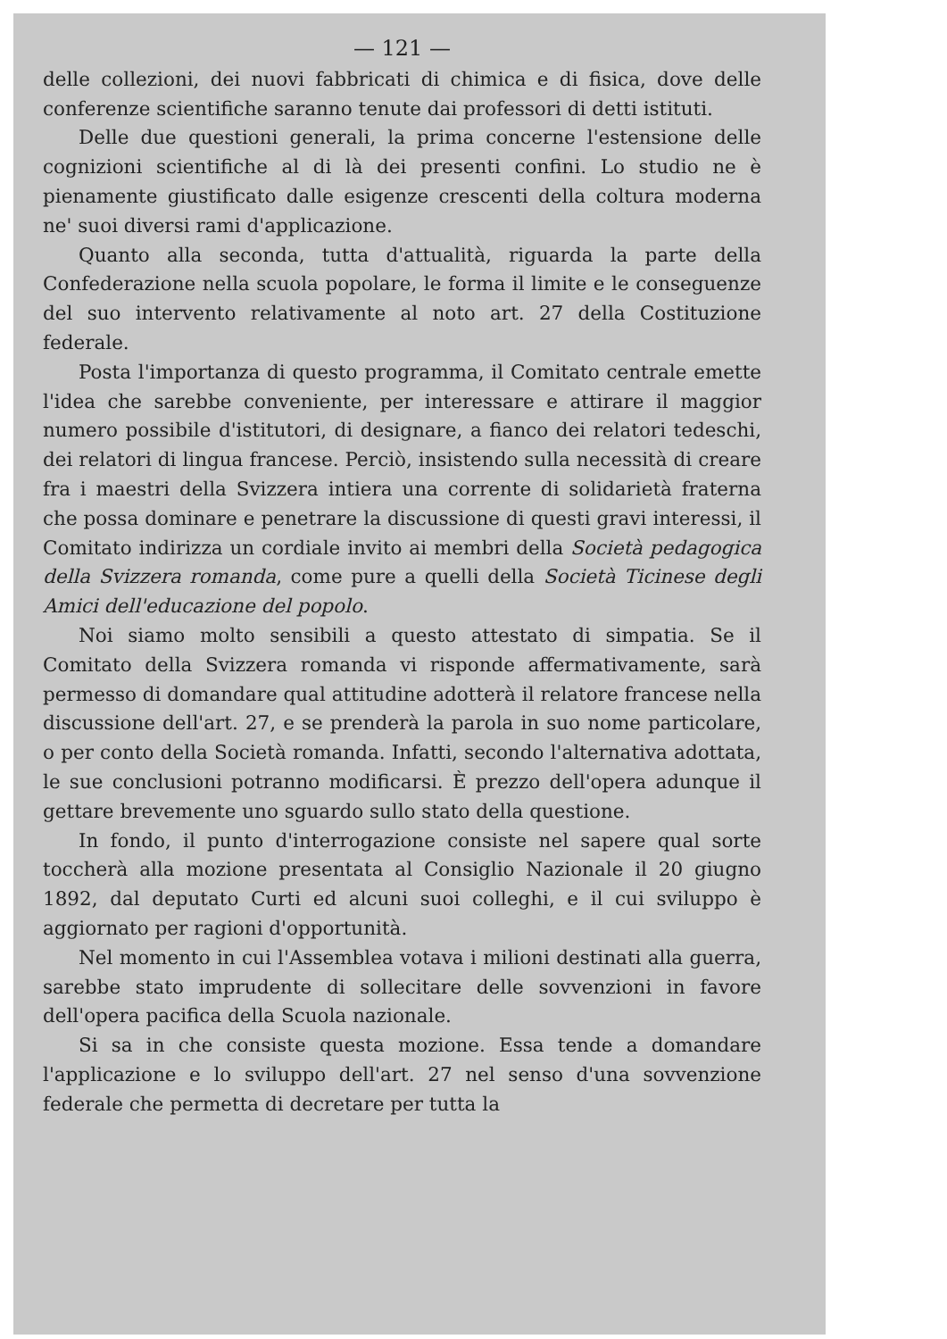— 121 —
delle collezioni, dei nuovi fabbricati di chimica e di fisica, dove delle conferenze scientifiche saranno tenute dai professori di detti istituti.
Delle due questioni generali, la prima concerne l'estensione delle cognizioni scientifiche al di là dei presenti confini. Lo studio ne è pienamente giustificato dalle esigenze crescenti della coltura moderna ne' suoi diversi rami d'applicazione.
Quanto alla seconda, tutta d'attualità, riguarda la parte della Confederazione nella scuola popolare, le forma il limite e le conseguenze del suo intervento relativamente al noto art. 27 della Costituzione federale.
Posta l'importanza di questo programma, il Comitato centrale emette l'idea che sarebbe conveniente, per interessare e attirare il maggior numero possibile d'istitutori, di designare, a fianco dei relatori tedeschi, dei relatori di lingua francese. Perciò, insistendo sulla necessità di creare fra i maestri della Svizzera intiera una corrente di solidarietà fraterna che possa dominare e penetrare la discussione di questi gravi interessi, il Comitato indirizza un cordiale invito ai membri della Società pedagogica della Svizzera romanda, come pure a quelli della Società Ticinese degli Amici dell'educazione del popolo.
Noi siamo molto sensibili a questo attestato di simpatia. Se il Comitato della Svizzera romanda vi risponde affermativamente, sarà permesso di domandare qual attitudine adotterà il relatore francese nella discussione dell'art. 27, e se prenderà la parola in suo nome particolare, o per conto della Società romanda. Infatti, secondo l'alternativa adottata, le sue conclusioni potranno modificarsi. È prezzo dell'opera adunque il gettare brevemente uno sguardo sullo stato della questione.
In fondo, il punto d'interrogazione consiste nel sapere qual sorte toccherà alla mozione presentata al Consiglio Nazionale il 20 giugno 1892, dal deputato Curti ed alcuni suoi colleghi, e il cui sviluppo è aggiornato per ragioni d'opportunità.
Nel momento in cui l'Assemblea votava i milioni destinati alla guerra, sarebbe stato imprudente di sollecitare delle sovvenzioni in favore dell'opera pacifica della Scuola nazionale.
Si sa in che consiste questa mozione. Essa tende a domandare l'applicazione e lo sviluppo dell'art. 27 nel senso d'una sovvenzione federale che permetta di decretare per tutta la